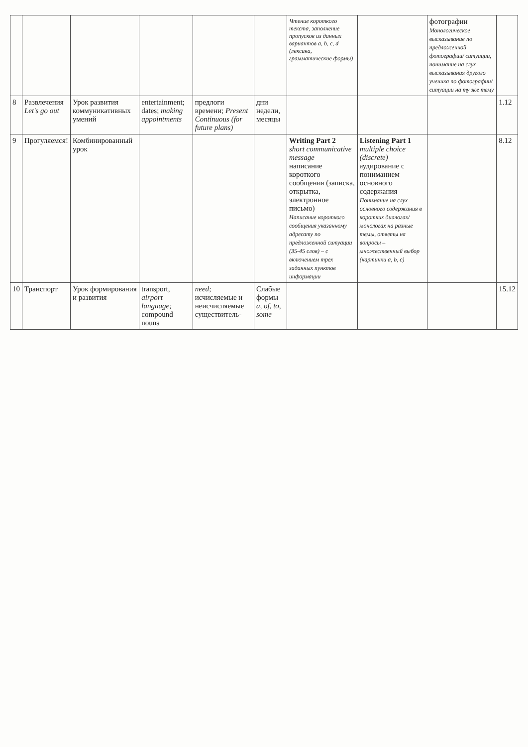| | | | | | | Чтение короткого текста, заполнение пропусков из данных вариантов a, b, c, d (лексика, грамматические формы) | | фотографии Монологическое высказывание по предложенной фотографии/ ситуации, понимание на слух высказывания другого ученика по фотографии/ ситуации на ту же тему | |
| 8 | Развлечения Let's go out | Урок развития коммуникативных умений | entertainment; dates; making appointments | предлоги времени; Present Continuous (for future plans) | дни недели, месяцы | | | | 1.12 |
| 9 | Прогуляемся! | Комбинированный урок | | | | Writing Part 2 short communicative message написание короткого сообщения (записка, открытка, электронное письмо) Написание короткого сообщения указанному адресату по предложенной ситуации (35-45 слов) – с включением трех заданных пунктов информации | Listening Part 1 multiple choice (discrete) аудирование с пониманием основного содержания Понимание на слух основного содержания в коротких диалогах/монологах на разные темы, ответы на вопросы – множественный выбор (картинки a, b, c) | | 8.12 |
| 10 | Транспорт | Урок формирования и развития | transport, airport language; compound nouns | need; исчисляемые и неисчисляемые существитель- | Слабые формы a, of, to, some | | | | 15.12 |